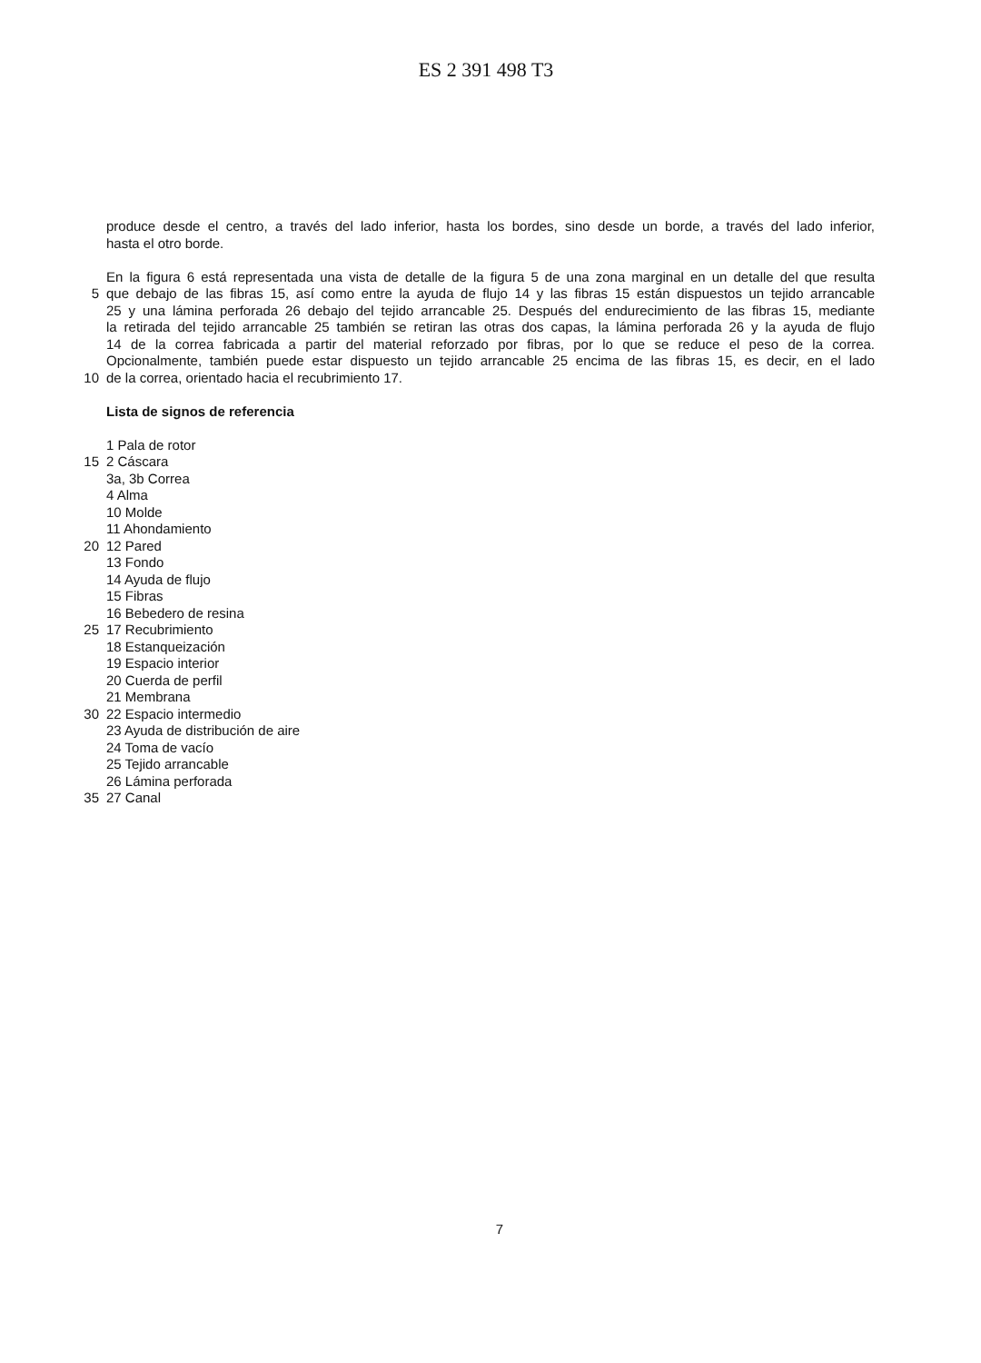ES 2 391 498 T3
produce desde el centro, a través del lado inferior, hasta los bordes, sino desde un borde, a través del lado inferior,
hasta el otro borde.
En la figura 6 está representada una vista de detalle de la figura 5 de una zona marginal en un detalle del que resulta
5 que debajo de las fibras 15, así como entre la ayuda de flujo 14 y las fibras 15 están dispuestos un tejido arrancable
25 y una lámina perforada 26 debajo del tejido arrancable 25. Después del endurecimiento de las fibras 15, mediante
la retirada del tejido arrancable 25 también se retiran las otras dos capas, la lámina perforada 26 y la ayuda de flujo
14 de la correa fabricada a partir del material reforzado por fibras, por lo que se reduce el peso de la correa.
Opcionalmente, también puede estar dispuesto un tejido arrancable 25 encima de las fibras 15, es decir, en el lado
10 de la correa, orientado hacia el recubrimiento 17.
Lista de signos de referencia
1 Pala de rotor
15 2 Cáscara
3a, 3b Correa
4 Alma
10 Molde
11 Ahondamiento
20 12 Pared
13 Fondo
14 Ayuda de flujo
15 Fibras
16 Bebedero de resina
25 17 Recubrimiento
18 Estanqueización
19 Espacio interior
20 Cuerda de perfil
21 Membrana
30 22 Espacio intermedio
23 Ayuda de distribución de aire
24 Toma de vacío
25 Tejido arrancable
26 Lámina perforada
35 27 Canal
7